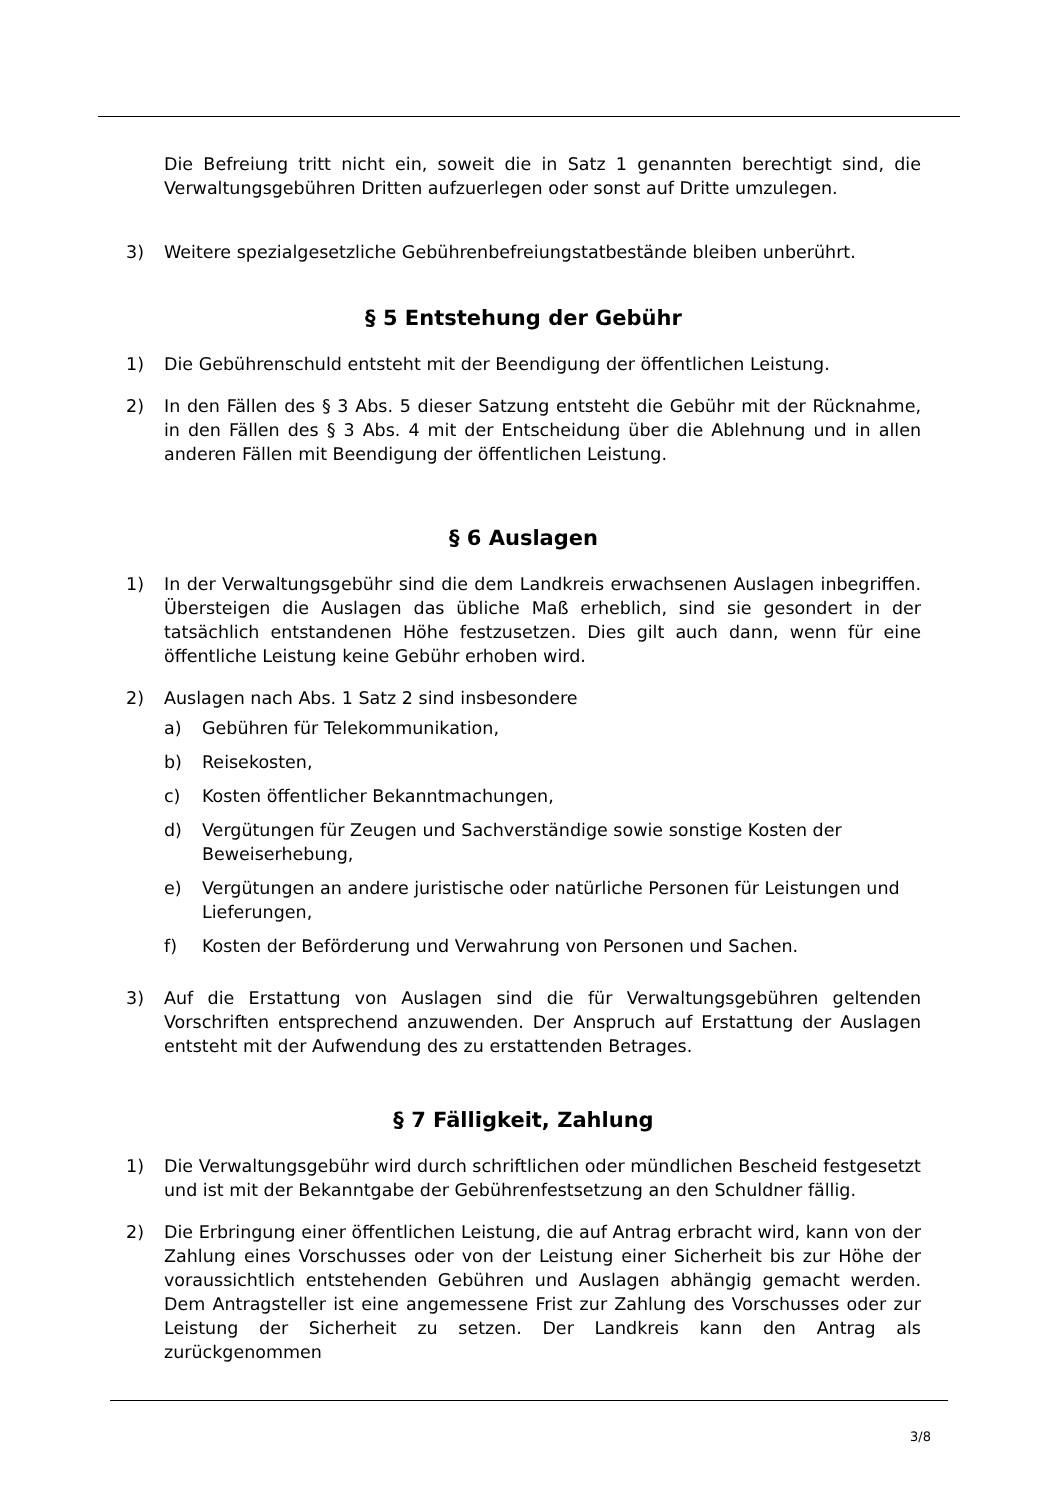Die Befreiung tritt nicht ein, soweit die in Satz 1 genannten berechtigt sind, die Verwaltungsgebühren Dritten aufzuerlegen oder sonst auf Dritte umzulegen.
3) Weitere spezialgesetzliche Gebührenbefreiungstatbestände bleiben unberührt.
§ 5 Entstehung der Gebühr
1) Die Gebührenschuld entsteht mit der Beendigung der öffentlichen Leistung.
2) In den Fällen des § 3 Abs. 5 dieser Satzung entsteht die Gebühr mit der Rücknahme, in den Fällen des § 3 Abs. 4 mit der Entscheidung über die Ablehnung und in allen anderen Fällen mit Beendigung der öffentlichen Leistung.
§ 6 Auslagen
1) In der Verwaltungsgebühr sind die dem Landkreis erwachsenen Auslagen inbegriffen. Übersteigen die Auslagen das übliche Maß erheblich, sind sie gesondert in der tatsächlich entstandenen Höhe festzusetzen. Dies gilt auch dann, wenn für eine öffentliche Leistung keine Gebühr erhoben wird.
2) Auslagen nach Abs. 1 Satz 2 sind insbesondere
a) Gebühren für Telekommunikation,
b) Reisekosten,
c) Kosten öffentlicher Bekanntmachungen,
d) Vergütungen für Zeugen und Sachverständige sowie sonstige Kosten der Beweiserhebung,
e) Vergütungen an andere juristische oder natürliche Personen für Leistungen und Lieferungen,
f) Kosten der Beförderung und Verwahrung von Personen und Sachen.
3) Auf die Erstattung von Auslagen sind die für Verwaltungsgebühren geltenden Vorschriften entsprechend anzuwenden. Der Anspruch auf Erstattung der Auslagen entsteht mit der Aufwendung des zu erstattenden Betrages.
§ 7 Fälligkeit, Zahlung
1) Die Verwaltungsgebühr wird durch schriftlichen oder mündlichen Bescheid festgesetzt und ist mit der Bekanntgabe der Gebührenfestsetzung an den Schuldner fällig.
2) Die Erbringung einer öffentlichen Leistung, die auf Antrag erbracht wird, kann von der Zahlung eines Vorschusses oder von der Leistung einer Sicherheit bis zur Höhe der voraussichtlich entstehenden Gebühren und Auslagen abhängig gemacht werden. Dem Antragsteller ist eine angemessene Frist zur Zahlung des Vorschusses oder zur Leistung der Sicherheit zu setzen. Der Landkreis kann den Antrag als zurückgenommen
3/8